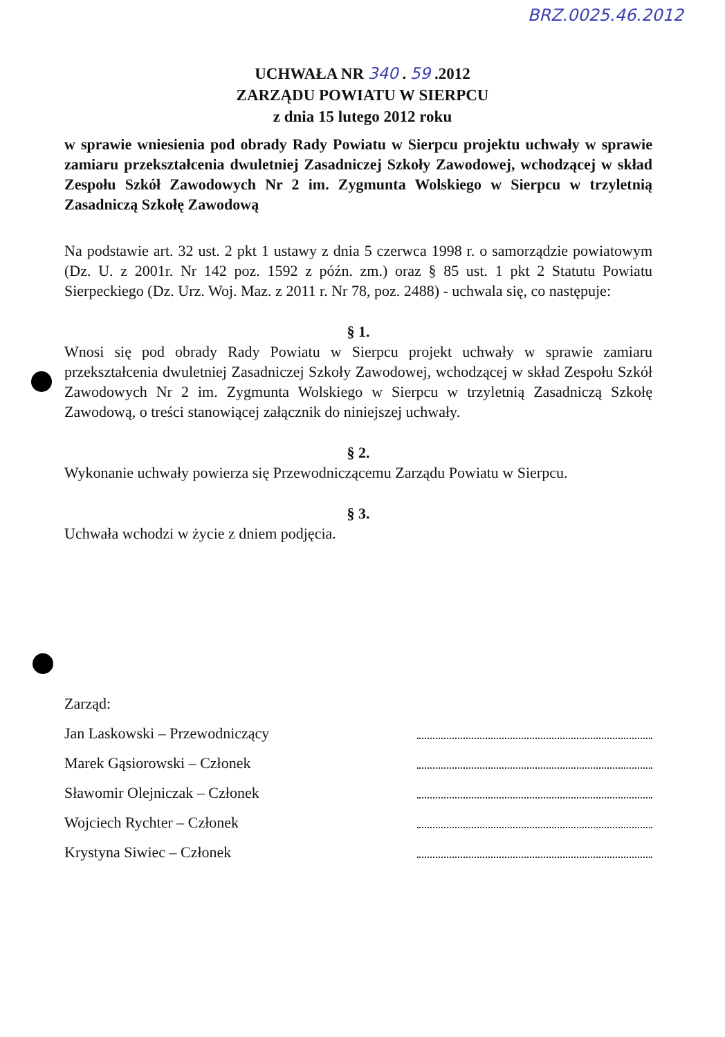BRZ.0025.46.2012
UCHWAŁA NR 340 . 59 .2012
ZARZĄDU POWIATU W SIERPCU
z dnia 15 lutego 2012 roku
w sprawie wniesienia pod obrady Rady Powiatu w Sierpcu projektu uchwały w sprawie zamiaru przekształcenia dwuletniej Zasadniczej Szkoły Zawodowej, wchodzącej w skład Zespołu Szkół Zawodowych Nr 2 im. Zygmunta Wolskiego w Sierpcu w trzyletnią Zasadniczą Szkołę Zawodową
Na podstawie art. 32 ust. 2 pkt 1 ustawy z dnia 5 czerwca 1998 r. o samorządzie powiatowym (Dz. U. z 2001r. Nr 142 poz. 1592 z późn. zm.) oraz § 85 ust. 1 pkt 2 Statutu Powiatu Sierpeckiego (Dz. Urz. Woj. Maz. z 2011 r. Nr 78, poz. 2488) - uchwala się, co następuje:
§ 1.
Wnosi się pod obrady Rady Powiatu w Sierpcu projekt uchwały w sprawie zamiaru przekształcenia dwuletniej Zasadniczej Szkoły Zawodowej, wchodzącej w skład Zespołu Szkół Zawodowych Nr 2 im. Zygmunta Wolskiego w Sierpcu w trzyletnią Zasadniczą Szkołę Zawodową, o treści stanowiącej załącznik do niniejszej uchwały.
§ 2.
Wykonanie uchwały powierza się Przewodniczącemu Zarządu Powiatu w Sierpcu.
§ 3.
Uchwała wchodzi w życie z dniem podjęcia.
Zarząd:
Jan Laskowski – Przewodniczący
Marek Gąsiorowski – Członek
Sławomir Olejniczak – Członek
Wojciech Rychter – Członek
Krystyna Siwiec – Członek